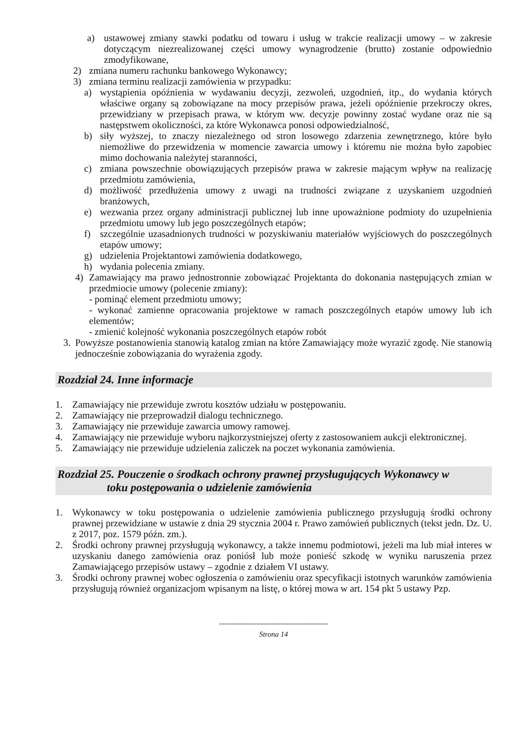a) ustawowej zmiany stawki podatku od towaru i usług w trakcie realizacji umowy – w zakresie dotyczącym niezrealizowanej części umowy wynagrodzenie (brutto) zostanie odpowiednio zmodyfikowane,
2) zmiana numeru rachunku bankowego Wykonawcy;
3) zmiana terminu realizacji zamówienia w przypadku:
a) wystąpienia opóźnienia w wydawaniu decyzji, zezwoleń, uzgodnień, itp., do wydania których właściwe organy są zobowiązane na mocy przepisów prawa, jeżeli opóźnienie przekroczy okres, przewidziany w przepisach prawa, w którym ww. decyzje powinny zostać wydane oraz nie są następstwem okoliczności, za które Wykonawca ponosi odpowiedzialność,
b) siły wyższej, to znaczy niezależnego od stron losowego zdarzenia zewnętrznego, które było niemożliwe do przewidzenia w momencie zawarcia umowy i któremu nie można było zapobiec mimo dochowania należytej staranności,
c) zmiana powszechnie obowiązujących przepisów prawa w zakresie mającym wpływ na realizację przedmiotu zamówienia,
d) możliwość przedłużenia umowy z uwagi na trudności związane z uzyskaniem uzgodnień branżowych,
e) wezwania przez organy administracji publicznej lub inne upoważnione podmioty do uzupełnienia przedmiotu umowy lub jego poszczególnych etapów;
f) szczególnie uzasadnionych trudności w pozyskiwaniu materiałów wyjściowych do poszczególnych etapów umowy;
g) udzielenia Projektantowi zamówienia dodatkowego,
h) wydania polecenia zmiany.
4) Zamawiający ma prawo jednostronnie zobowiązać Projektanta do dokonania następujących zmian w przedmiocie umowy (polecenie zmiany):
- pominąć element przedmiotu umowy;
- wykonać zamienne opracowania projektowe w ramach poszczególnych etapów umowy lub ich elementów;
- zmienić kolejność wykonania poszczególnych etapów robót
3. Powyższe postanowienia stanowią katalog zmian na które Zamawiający może wyrazić zgodę. Nie stanowią jednocześnie zobowiązania do wyrażenia zgody.
Rozdział 24. Inne informacje
1. Zamawiający nie przewiduje zwrotu kosztów udziału w postępowaniu.
2. Zamawiający nie przeprowadził dialogu technicznego.
3. Zamawiający nie przewiduje zawarcia umowy ramowej.
4. Zamawiający nie przewiduje wyboru najkorzystniejszej oferty z zastosowaniem aukcji elektronicznej.
5. Zamawiający nie przewiduje udzielenia zaliczek na poczet wykonania zamówienia.
Rozdział 25. Pouczenie o środkach ochrony prawnej przysługujących Wykonawcy w
toku postępowania o udzielenie zamówienia
1. Wykonawcy w toku postępowania o udzielenie zamówienia publicznego przysługują środki ochrony prawnej przewidziane w ustawie z dnia 29 stycznia 2004 r. Prawo zamówień publicznych (tekst jedn. Dz. U. z 2017, poz. 1579 późn. zm.).
2. Środki ochrony prawnej przysługują wykonawcy, a także innemu podmiotowi, jeżeli ma lub miał interes w uzyskaniu danego zamówienia oraz poniósł lub może ponieść szkodę w wyniku naruszenia przez Zamawiającego przepisów ustawy – zgodnie z działem VI ustawy.
3. Środki ochrony prawnej wobec ogłoszenia o zamówieniu oraz specyfikacji istotnych warunków zamówienia przysługują również organizacjom wpisanym na listę, o której mowa w art. 154 pkt 5 ustawy Pzp.
--------------------------------------------
Strona 14